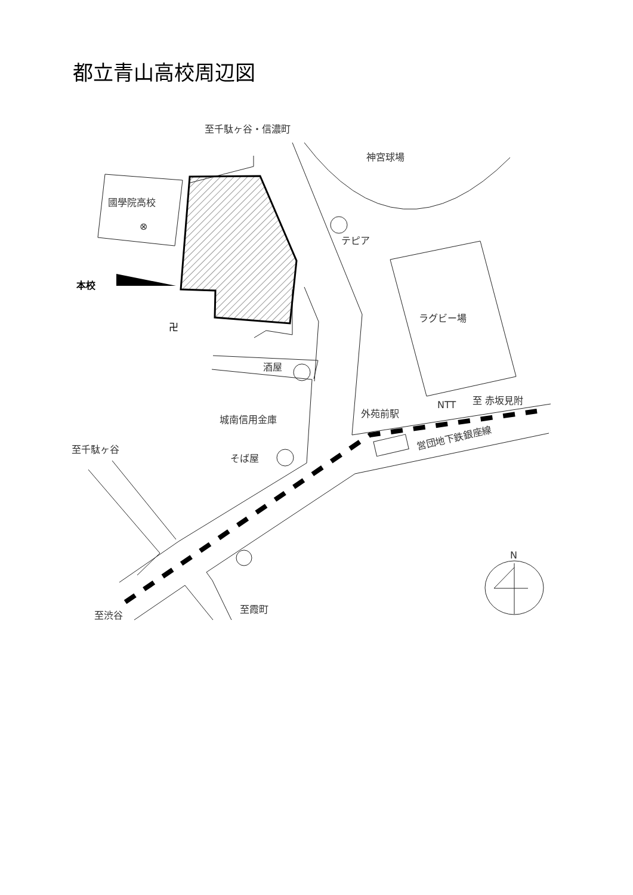都立青山高校周辺図
至千駄ヶ谷・信濃町
神宮球場
國學院高校
⊗
テピア
本校
卍
ラグビー場
酒屋
NTT
至 赤坂見附
外苑前駅
城南信用金庫
至千駄ヶ谷
そば屋
営団地下鉄銀座線
N
至渋谷
至霞町